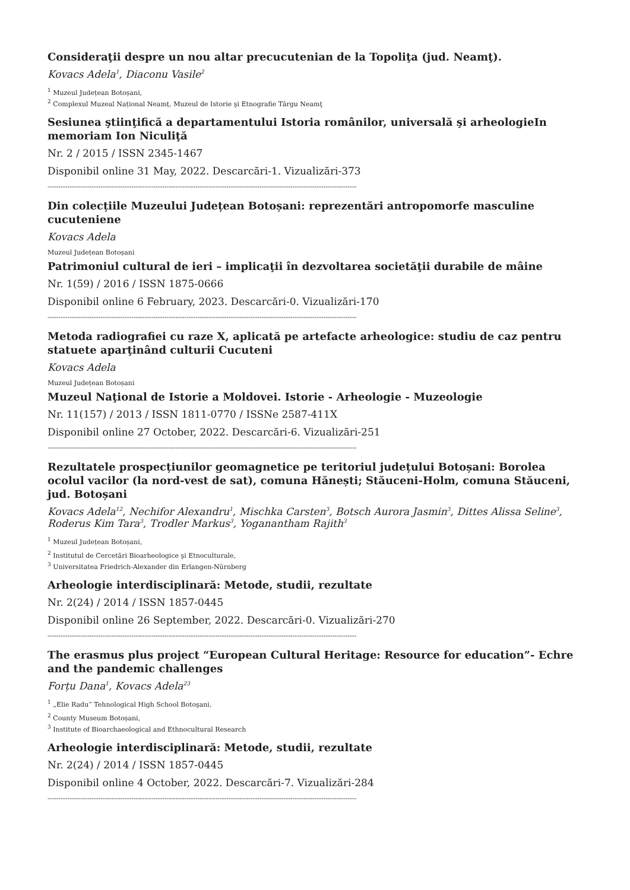Consideraţii despre un nou altar precucutenian de la Topoliţa (jud. Neamţ).
Kovacs Adela<sup>1</sup>, Diaconu Vasile<sup>2</sup>
<sup>1</sup> Muzeul Județean Botoșani,
<sup>2</sup> Complexul Muzeal Național Neamț, Muzeul de Istorie şi Etnografie Târgu Neamţ
Sesiunea ştiinţifică a departamentului Istoria românilor, universală şi arheologieIn memoriam Ion Niculiţă
Nr. 2 / 2015 / ISSN 2345-1467
Disponibil online 31 May, 2022. Descarcări-1. Vizualizări-373
--------------------------------------------------------------------------------------------------------------------------------------------
Din colecțiile Muzeului Județean Botoșani: reprezentări antropomorfe masculine cucuteniene
Kovacs Adela
Muzeul Județean Botoșani
Patrimoniul cultural de ieri – implicaţii în dezvoltarea societăţii durabile de mâine
Nr. 1(59) / 2016 / ISSN 1875-0666
Disponibil online 6 February, 2023. Descarcări-0. Vizualizări-170
--------------------------------------------------------------------------------------------------------------------------------------------
Metoda radiografiei cu raze X, aplicată pe artefacte arheologice: studiu de caz pentru statuete aparţinând culturii Cucuteni
Kovacs Adela
Muzeul Județean Botoșani
Muzeul Naţional de Istorie a Moldovei. Istorie - Arheologie - Muzeologie
Nr. 11(157) / 2013 / ISSN 1811-0770 / ISSNe 2587-411X
Disponibil online 27 October, 2022. Descarcări-6. Vizualizări-251
--------------------------------------------------------------------------------------------------------------------------------------------
Rezultatele prospecțiunilor geomagnetice pe teritoriul județului Botoșani: Borolea ocolul vacilor (la nord-vest de sat), comuna Hănești; Stăuceni-Holm, comuna Stăuceni, jud. Botoșani
Kovacs Adela<sup>12</sup>, Nechifor Alexandru<sup>1</sup>, Mischka Carsten<sup>3</sup>, Botsch Aurora Jasmin<sup>3</sup>, Dittes Alissa Seline<sup>3</sup>, Roderus Kim Tara<sup>3</sup>, Trodler Markus<sup>3</sup>, Yoganantham Rajith<sup>3</sup>
<sup>1</sup> Muzeul Județean Botoșani,
<sup>2</sup> Institutul de Cercetări Bioarheologice şi Etnoculturale,
<sup>3</sup> Universitatea Friedrich-Alexander din Erlangen-Nürnberg
Arheologie interdisciplinară: Metode, studii, rezultate
Nr. 2(24) / 2014 / ISSN 1857-0445
Disponibil online 26 September, 2022. Descarcări-0. Vizualizări-270
--------------------------------------------------------------------------------------------------------------------------------------------
The erasmus plus project “European Cultural Heritage: Resource for education”- Echre and the pandemic challenges
Forțu Dana<sup>1</sup>, Kovacs Adela<sup>23</sup>
<sup>1</sup> „Elie Radu” Tehnological High School Botoşani,
<sup>2</sup> County Museum Botoșani,
<sup>3</sup> Institute of Bioarchaeological and Ethnocultural Research
Arheologie interdisciplinară: Metode, studii, rezultate
Nr. 2(24) / 2014 / ISSN 1857-0445
Disponibil online 4 October, 2022. Descarcări-7. Vizualizări-284
--------------------------------------------------------------------------------------------------------------------------------------------